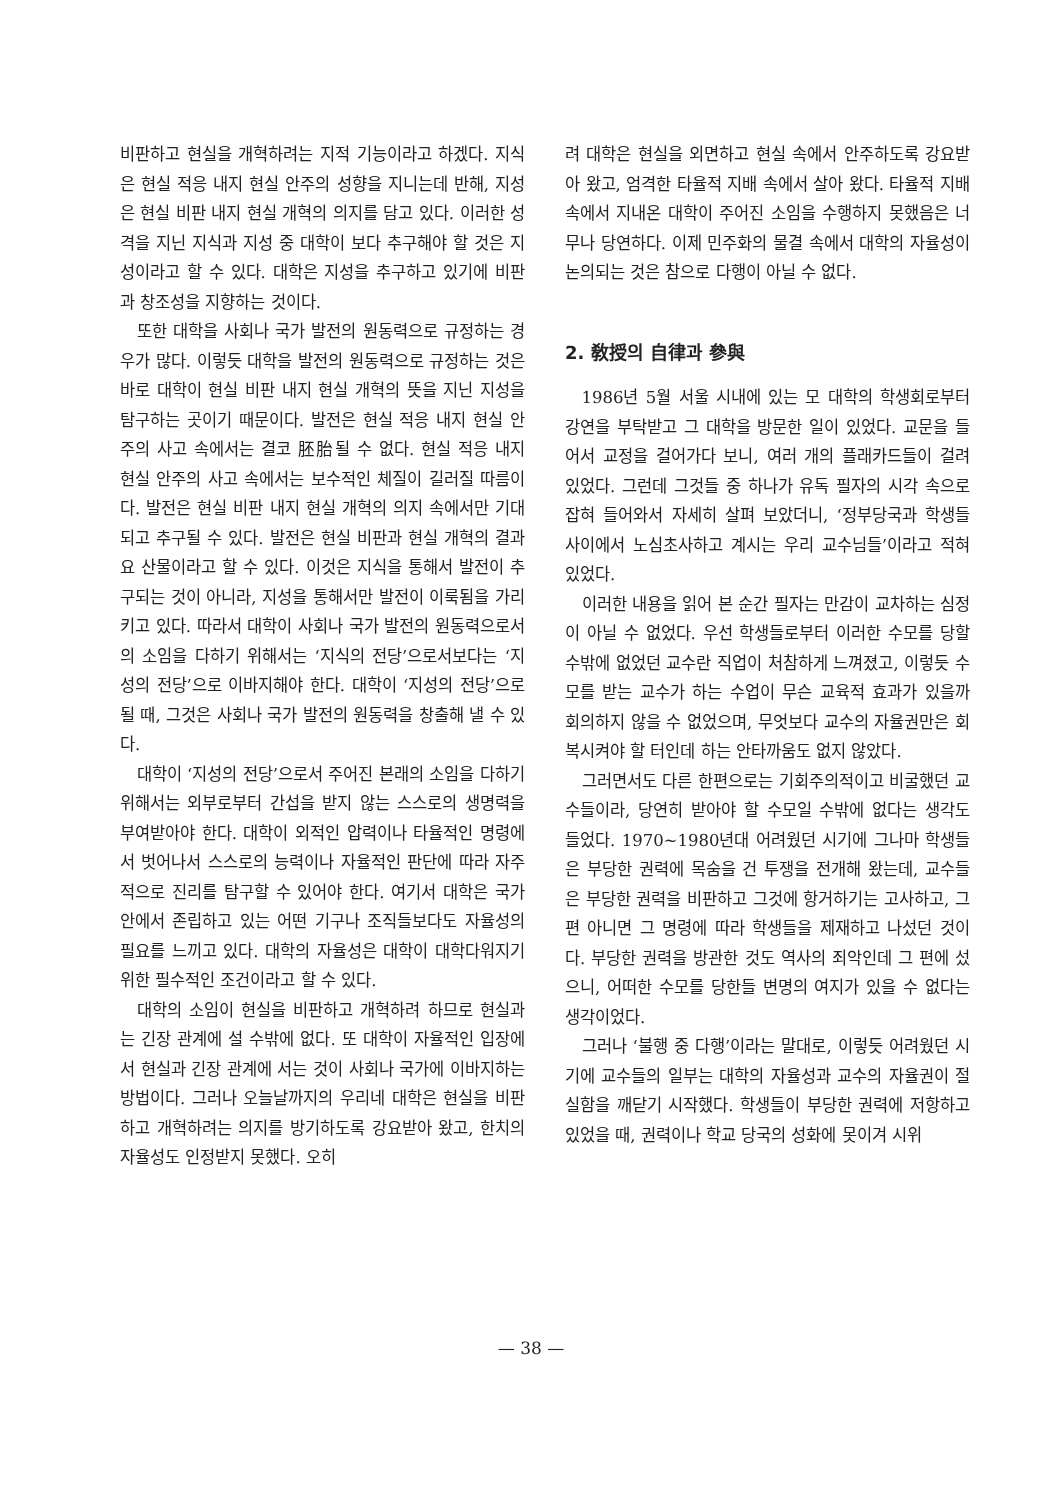비판하고 현실을 개혁하려는 지적 기능이라고 하겠다. 지식은 현실 적응 내지 현실 안주의 성향을 지니는데 반해, 지성은 현실 비판 내지 현실 개혁의 의지를 담고 있다. 이러한 성격을 지닌 지식과 지성 중 대학이 보다 추구해야 할 것은 지성이라고 할 수 있다. 대학은 지성을 추구하고 있기에 비판과 창조성을 지향하는 것이다.
또한 대학을 사회나 국가 발전의 원동력으로 규정하는 경우가 많다. 이렇듯 대학을 발전의 원동력으로 규정하는 것은 바로 대학이 현실 비판 내지 현실 개혁의 뜻을 지닌 지성을 탐구하는 곳이기 때문이다. 발전은 현실 적응 내지 현실 안주의 사고 속에서는 결코 胚胎될 수 없다. 현실 적응 내지 현실 안주의 사고 속에서는 보수적인 체질이 길러질 따름이다. 발전은 현실 비판 내지 현실 개혁의 의지 속에서만 기대되고 추구될 수 있다. 발전은 현실 비판과 현실 개혁의 결과요 산물이라고 할 수 있다. 이것은 지식을 통해서 발전이 추구되는 것이 아니라, 지성을 통해서만 발전이 이룩됨을 가리키고 있다. 따라서 대학이 사회나 국가 발전의 원동력으로서의 소임을 다하기 위해서는 ‘지식의 전당’으로서보다는 ‘지성의 전당’으로 이바지해야 한다. 대학이 ‘지성의 전당’으로 될 때, 그것은 사회나 국가 발전의 원동력을 창출해 낼 수 있다.
대학이 ‘지성의 전당’으로서 주어진 본래의 소임을 다하기 위해서는 외부로부터 간섭을 받지 않는 스스로의 생명력을 부여받아야 한다. 대학이 외적인 압력이나 타율적인 명령에서 벗어나서 스스로의 능력이나 자율적인 판단에 따라 자주적으로 진리를 탐구할 수 있어야 한다. 여기서 대학은 국가 안에서 존립하고 있는 어떤 기구나 조직들보다도 자율성의 필요를 느끼고 있다. 대학의 자율성은 대학이 대학다워지기 위한 필수적인 조건이라고 할 수 있다.
대학의 소임이 현실을 비판하고 개혁하려 하므로 현실과는 긴장 관계에 설 수밖에 없다. 또 대학이 자율적인 입장에서 현실과 긴장 관계에 서는 것이 사회나 국가에 이바지하는 방법이다. 그러나 오늘날까지의 우리네 대학은 현실을 비판하고 개혁하려는 의지를 방기하도록 강요받아 왔고, 한치의 자율성도 인정받지 못했다. 오히
려 대학은 현실을 외면하고 현실 속에서 안주하도록 강요받아 왔고, 엄격한 타율적 지배 속에서 살아 왔다. 타율적 지배 속에서 지내온 대학이 주어진 소임을 수행하지 못했음은 너무나 당연하다. 이제 민주화의 물결 속에서 대학의 자율성이 논의되는 것은 참으로 다행이 아닐 수 없다.
2. 敎授의 自律과 參與
1986년 5월 서울 시내에 있는 모 대학의 학생회로부터 강연을 부탁받고 그 대학을 방문한 일이 있었다. 교문을 들어서 교정을 걸어가다 보니, 여러 개의 플래카드들이 걸려 있었다. 그런데 그것들 중 하나가 유독 필자의 시각 속으로 잡혀 들어와서 자세히 살펴 보았더니, ‘정부당국과 학생들 사이에서 노심초사하고 계시는 우리 교수님들’이라고 적혀 있었다.
이러한 내용을 읽어 본 순간 필자는 만감이 교차하는 심정이 아닐 수 없었다. 우선 학생들로부터 이러한 수모를 당할 수밖에 없었던 교수란 직업이 처참하게 느껴졌고, 이렇듯 수모를 받는 교수가 하는 수업이 무슨 교육적 효과가 있을까 회의하지 않을 수 없었으며, 무엇보다 교수의 자율권만은 회복시켜야 할 터인데 하는 안타까움도 없지 않았다.
그러면서도 다른 한편으로는 기회주의적이고 비굴했던 교수들이라, 당연히 받아야 할 수모일 수밖에 없다는 생각도 들었다. 1970~1980년대 어려웠던 시기에 그나마 학생들은 부당한 권력에 목숨을 건 투쟁을 전개해 왔는데, 교수들은 부당한 권력을 비판하고 그것에 항거하기는 고사하고, 그 편 아니면 그 명령에 따라 학생들을 제재하고 나섰던 것이다. 부당한 권력을 방관한 것도 역사의 죄악인데 그 편에 섰으니, 어떠한 수모를 당한들 변명의 여지가 있을 수 없다는 생각이었다.
그러나 ‘불행 중 다행’이라는 말대로, 이렇듯 어려웠던 시기에 교수들의 일부는 대학의 자율성과 교수의 자율권이 절실함을 깨닫기 시작했다. 학생들이 부당한 권력에 저항하고 있었을 때, 권력이나 학교 당국의 성화에 못이겨 시위
— 38 —